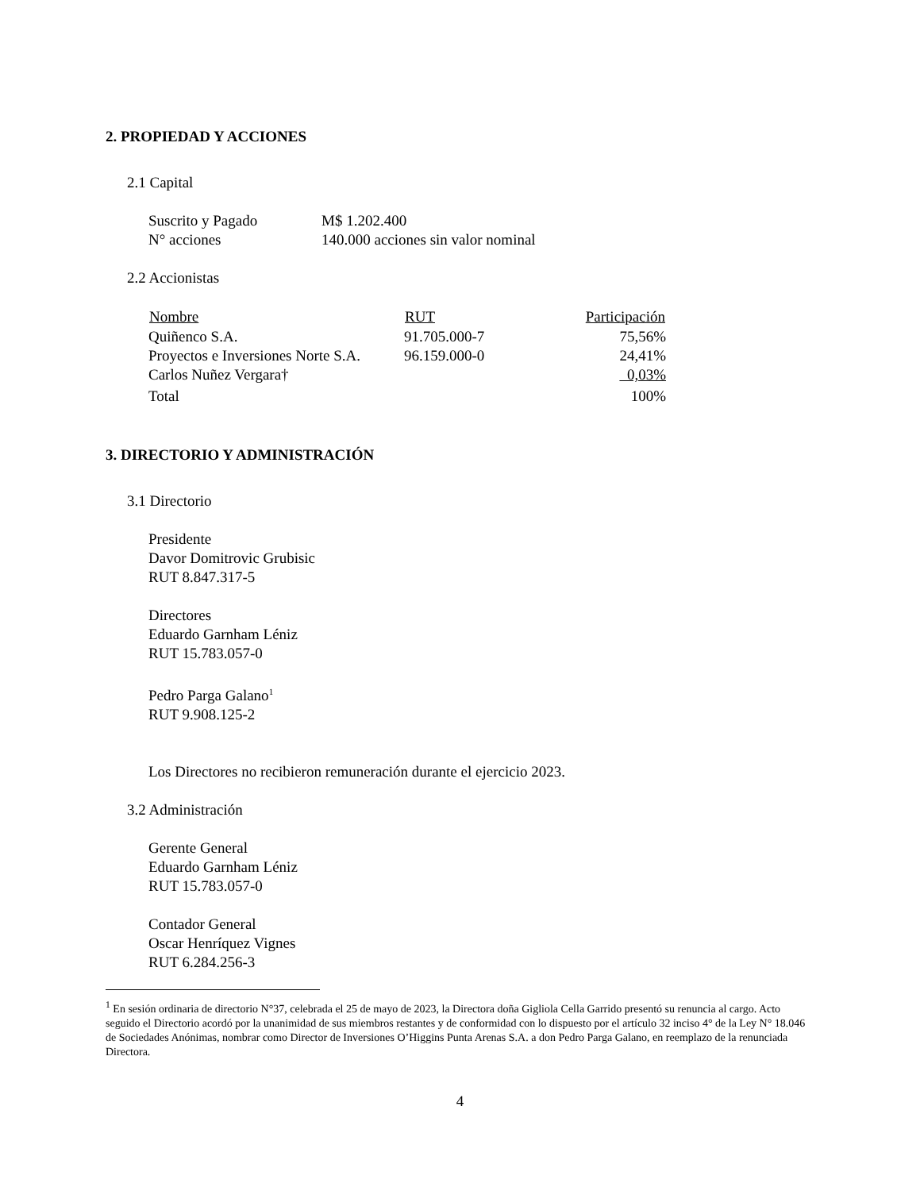2. PROPIEDAD Y ACCIONES
2.1 Capital
| Suscrito y Pagado | M$ 1.202.400 |
| N° acciones | 140.000 acciones sin valor nominal |
2.2 Accionistas
| Nombre | RUT | Participación |
| --- | --- | --- |
| Quiñenco S.A. | 91.705.000-7 | 75,56% |
| Proyectos e Inversiones Norte S.A. | 96.159.000-0 | 24,41% |
| Carlos Nuñez Vergara† | | 0,03% |
| Total | | 100% |
3. DIRECTORIO Y ADMINISTRACIÓN
3.1 Directorio
Presidente
Davor Domitrovic Grubisic
RUT 8.847.317-5
Directores
Eduardo Garnham Léniz
RUT 15.783.057-0
Pedro Parga Galano<sup>1</sup>
RUT 9.908.125-2
Los Directores no recibieron remuneración durante el ejercicio 2023.
3.2 Administración
Gerente General
Eduardo Garnham Léniz
RUT 15.783.057-0
Contador General
Oscar Henríquez Vignes
RUT 6.284.256-3
<sup>1</sup> En sesión ordinaria de directorio N°37, celebrada el 25 de mayo de 2023, la Directora doña Gigliola Cella Garrido presentó su renuncia al cargo. Acto seguido el Directorio acordó por la unanimidad de sus miembros restantes y de conformidad con lo dispuesto por el artículo 32 inciso 4° de la Ley N° 18.046 de Sociedades Anónimas, nombrar como Director de Inversiones O’Higgins Punta Arenas S.A. a don Pedro Parga Galano, en reemplazo de la renunciada Directora.
4